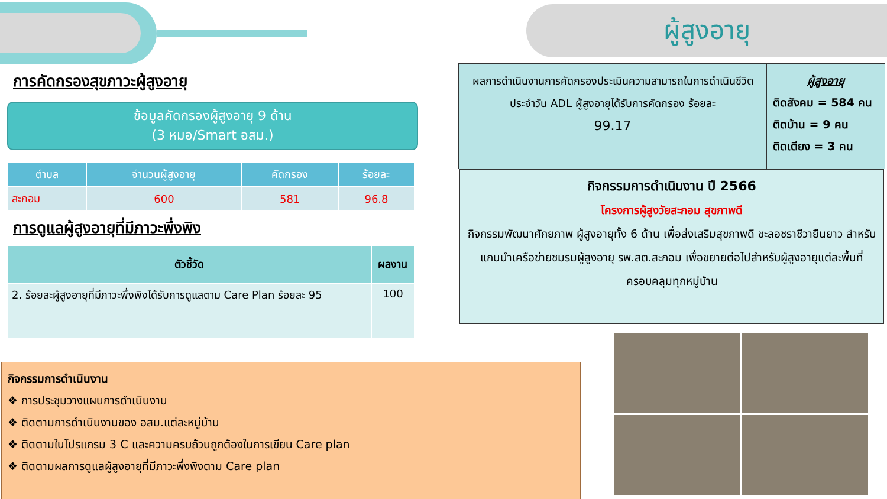ผู้สูงอายุ
การคัดกรองสุขภาวะผู้สูงอายุ
ข้อมูลคัดกรองผู้สูงอายุ 9 ด้าน
(3 หมอ/Smart อสม.)
| ตำบล | จำนวนผู้สูงอายุ | คัดกรอง | ร้อยละ |
| --- | --- | --- | --- |
| สะกอม | 600 | 581 | 96.8 |
การดูแลผู้สูงอายุที่มีภาวะพึ่งพิง
| ตัวชี้วัด | ผลงาน |
| --- | --- |
| 2. ร้อยละผู้สูงอายุที่มีภาวะพึ่งพิงได้รับการดูแลตาม Care Plan ร้อยละ 95 | 100 |
กิจกรรมการดำเนินงาน
❖ การประชุมวางแผนการดำเนินงาน
❖ ติดตามการดำเนินงานของ อสม.แต่ละหมู่บ้าน
❖ ติดตามในโปรแกรม 3 C และความครบถ้วนถูกต้องในการเขียน Care plan
❖ ติดตามผลการดูแลผู้สูงอายุที่มีภาวะพึ่งพิงตาม Care plan
ผลการดำเนินงานการคัดกรองประเมินความสามารถในการดำเนินชีวิตประจำวัน ADL ผู้สูงอายุได้รับการคัดกรอง ร้อยละ
99.17
ผู้สูงอายุ
ติดสังคม = 584 คน
ติดบ้าน = 9 คน
ติดเตียง = 3 คน
กิจกรรมการดำเนินงาน ปี 2566
โครงการผู้สูงวัยสะกอม สุขภาพดี
กิจกรรมพัฒนาศักยภาพ ผู้สูงอายุทั้ง 6 ด้าน เพื่อส่งเสริมสุขภาพดี ชะลอชราชีวายืนยาว สำหรับแกนนำเครือข่ายชมรมผู้สูงอายุ รพ.สต.สะกอม เพื่อขยายต่อไปสำหรับผู้สูงอายุแต่ละพื้นที่ครอบคลุมทุกหมู่บ้าน